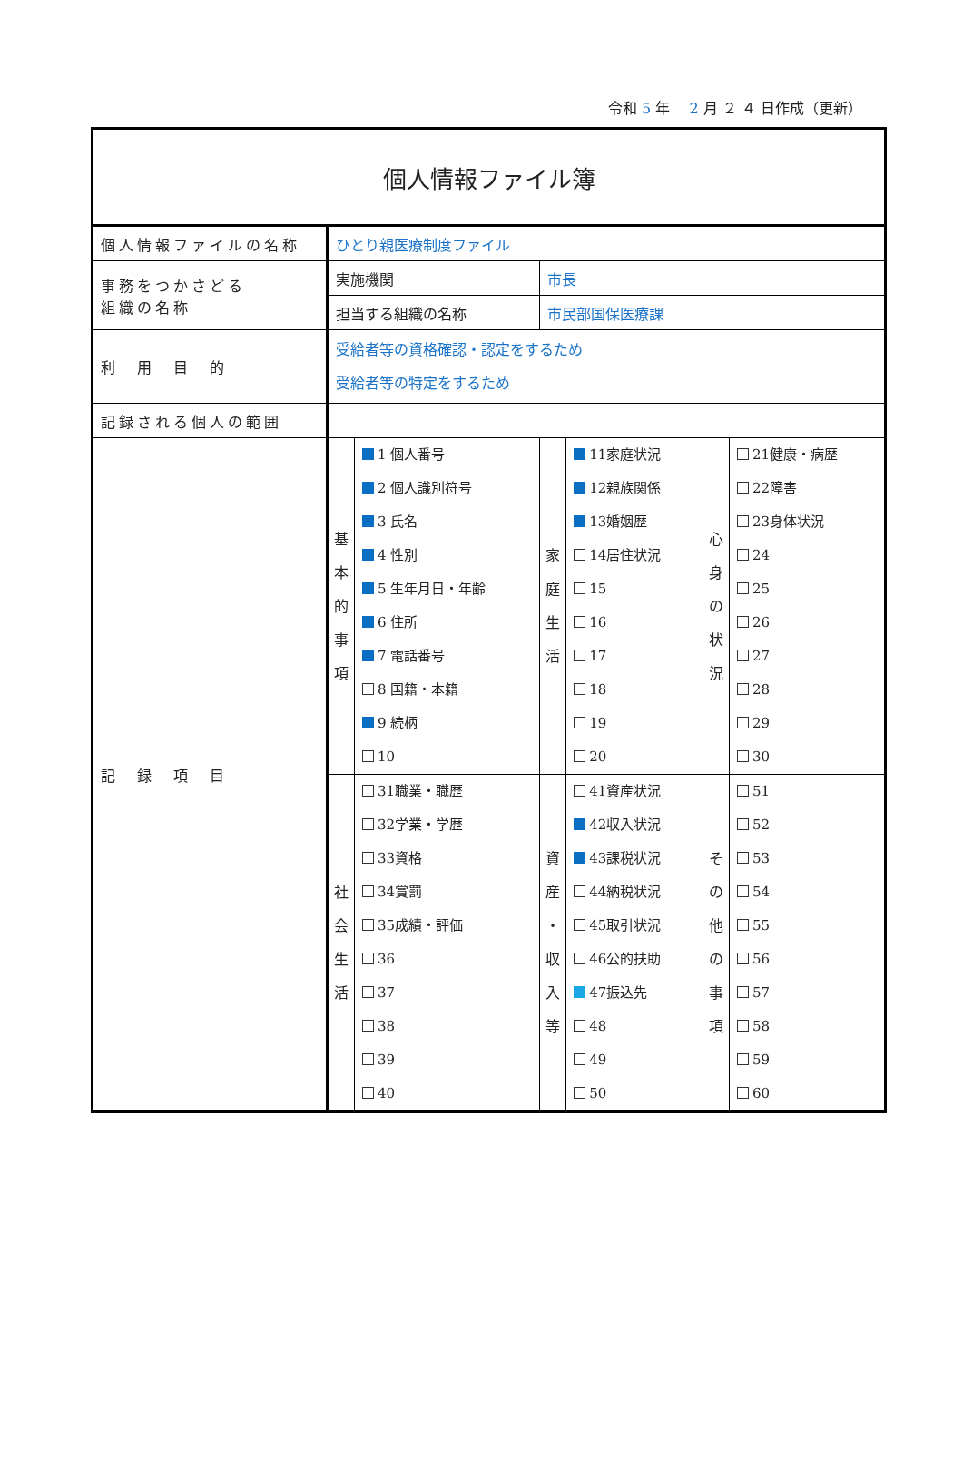令和 5 年　 2 月 ２ ４ 日作成（更新）
| 個人情報ファイル簿 | | | | | | |
| 個人情報ファイルの名称 | ひとり親医療制度ファイル | | | | | |
| 事務をつかさどる 組織の名称 | 実施機関 | | 市長 | | | |
| | 担当する組織の名称 | | 市民部国保医療課 | | | |
| 利 用 目 的 | 受給者等の資格確認・認定をするため 受給者等の特定をするため | | | | | |
| 記録される個人の範囲 | | | | | | |
| 記 録 項 目 | 基 本 的 事 項 | 1 個人番号 2 個人識別符号 3 氏名 4 性別 5 生年月日・年齢 6 住所 7 電話番号 8 国籍・本籍 9 続柄 10 | 家 庭 生 活 | 11家庭状況 12親族関係 13婚姻歴 14居住状況 15 16 17 18 19 20 | 心 身 の 状 況 | 21健康・病歴 22障害 23身体状況 24 25 26 27 28 29 30 |
| | 社 会 生 活 | 31職業・職歴 32学業・学歴 33資格 34賞罰 35成績・評価 36 37 38 39 40 | 資 産 ・ 収 入 等 | 41資産状況 42収入状況 43課税状況 44納税状況 45取引状況 46公的扶助 47振込先 48 49 50 | そ の 他 の 事 項 | 51 52 53 54 55 56 57 58 59 60 |